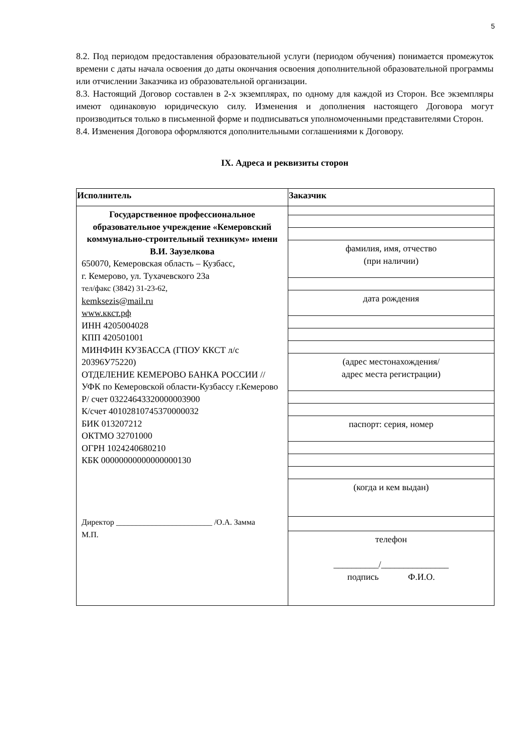5
8.2. Под периодом предоставления образовательной услуги (периодом обучения) понимается промежуток времени с даты начала освоения до даты окончания освоения дополнительной образовательной программы или отчислении Заказчика из образовательной организации.
8.3. Настоящий Договор составлен в 2-х экземплярах, по одному для каждой из Сторон. Все экземпляры имеют одинаковую юридическую силу. Изменения и дополнения настоящего Договора могут производиться только в письменной форме и подписываться уполномоченными представителями Сторон.
8.4. Изменения Договора оформляются дополнительными соглашениями к Договору.
IX. Адреса и реквизиты сторон
| Исполнитель | Заказчик |
| --- | --- |
| Государственное профессиональное образовательное учреждение «Кемеровский коммунально-строительный техникум» имени В.И. Заузелкова 650070, Кемеровская область – Кузбасс, г. Кемерово, ул. Тухачевского 23а тел/факс (3842) 31-23-62, kemksezis@mail.ru www.ккст.рф ИНН 4205004028 КПП 420501001 МИНФИН КУЗБАССА (ГПОУ ККСТ л/с 20396У75220) ОТДЕЛЕНИЕ КЕМЕРОВО БАНКА РОССИИ //УФК по Кемеровской области-Кузбассу г.Кемерово Р/ счет 03224643320000003900 К/счет 40102810745370000032 БИК 013207212 ОКТМО 32701000 ОГРН 1024240680210 КБК 00000000000000000130 Директор ________________________ /О.А. Замма М.П. | |
| | фамилия, имя, отчество (при наличии) |
| | дата рождения |
| | (адрес местонахождения/ адрес места регистрации) |
| | паспорт: серия, номер |
| | (когда и кем выдан) |
| | телефон __________/_______________ подпись Ф.И.О. |